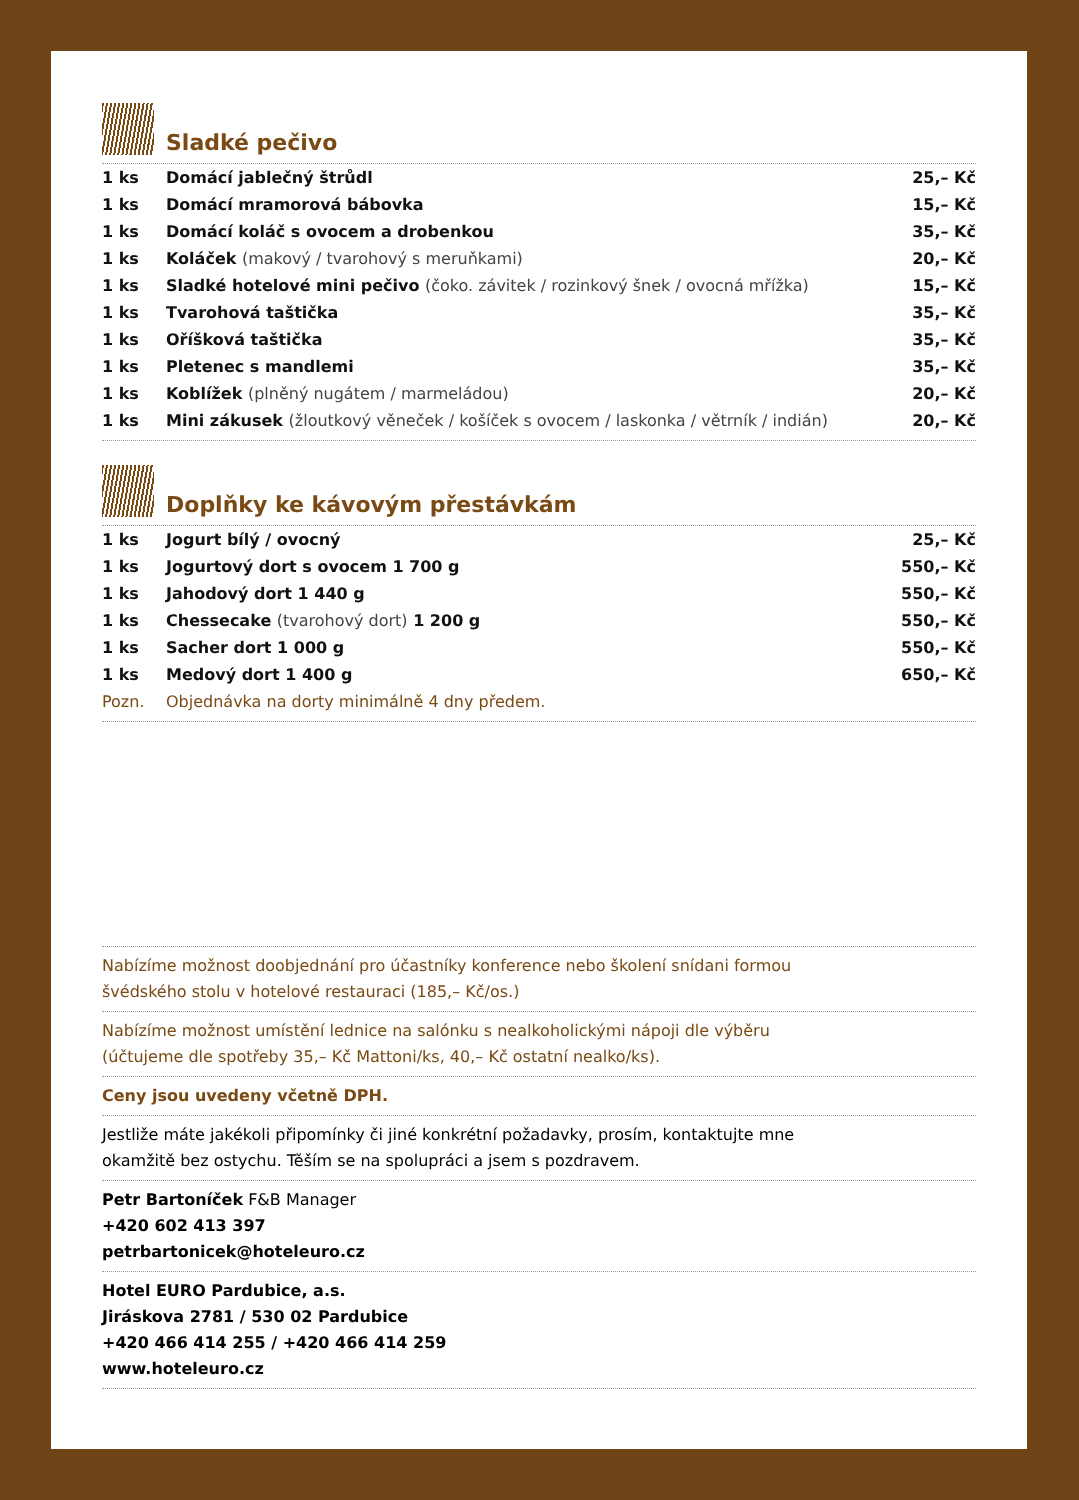Sladké pečivo
| 1 ks | Domácí jablečný štrůdl | 25,– Kč |
| 1 ks | Domácí mramorová bábovka | 15,– Kč |
| 1 ks | Domácí koláč s ovocem a drobenkou | 35,– Kč |
| 1 ks | Koláček (makový / tvarohový s meruňkami) | 20,– Kč |
| 1 ks | Sladké hotelové mini pečivo (čoko. závitek / rozinkový šnek / ovocná mřížka) | 15,– Kč |
| 1 ks | Tvarohová taštička | 35,– Kč |
| 1 ks | Oříšková taštička | 35,– Kč |
| 1 ks | Pletenec s mandlemi | 35,– Kč |
| 1 ks | Koblížek (plněný nugátem / marmeládou) | 20,– Kč |
| 1 ks | Mini zákusek (žloutkový věneček / košíček s ovocem / laskonka / větrník / indián) | 20,– Kč |
Doplňky ke kávovým přestávkám
| 1 ks | Jogurt bílý / ovocný | 25,– Kč |
| 1 ks | Jogurtový dort s ovocem 1 700 g | 550,– Kč |
| 1 ks | Jahodový dort 1 440 g | 550,– Kč |
| 1 ks | Chessecake (tvarohový dort) 1 200 g | 550,– Kč |
| 1 ks | Sacher dort 1 000 g | 550,– Kč |
| 1 ks | Medový dort 1 400 g | 650,– Kč |
| Pozn. | Objednávka na dorty minimálně 4 dny předem. | |
Nabízíme možnost doobjednání pro účastníky konference nebo školení snídani formou
švédského stolu v hotelové restauraci (185,– Kč/os.)
Nabízíme možnost umístění lednice na salónku s nealkoholickými nápoji dle výběru
(účtujeme dle spotřeby 35,– Kč Mattoni/ks, 40,– Kč ostatní nealko/ks).
Ceny jsou uvedeny včetně DPH.
Jestliže máte jakékoli připomínky či jiné konkrétní požadavky, prosím, kontaktujte mne
okamžitě bez ostychu. Těším se na spolupráci a jsem s pozdravem.
Petr Bartoníček F&B Manager
+420 602 413 397
petrbartonicek@hoteleuro.cz
Hotel EURO Pardubice, a.s.
Jiráskova 2781 / 530 02 Pardubice
+420 466 414 255 / +420 466 414 259
www.hoteleuro.cz